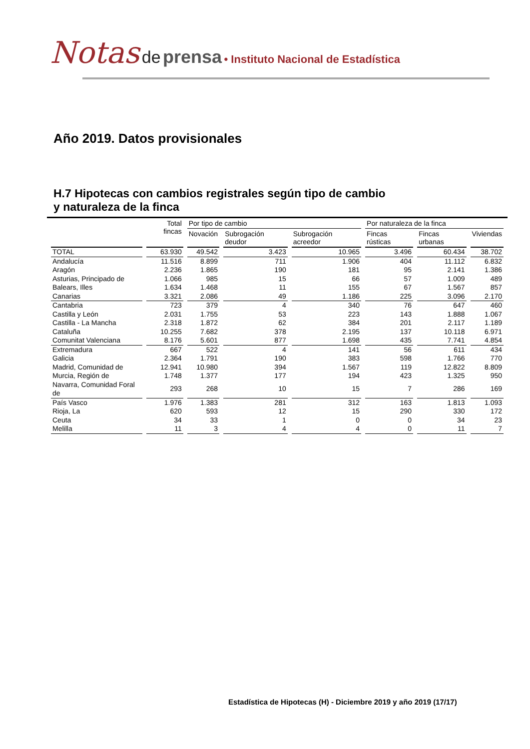Notas de prensa • Instituto Nacional de Estadística
Año 2019. Datos provisionales
H.7 Hipotecas con cambios registrales según tipo de cambio
y naturaleza de la finca
| | Total fincas | Por tipo de cambio | | | Por naturaleza de la finca | | |
| --- | --- | --- | --- | --- | --- | --- | --- |
| | | Novación | Subrogación deudor | Subrogación acreedor | Fincas rústicas | Fincas urbanas | Viviendas |
| TOTAL | 63.930 | 49.542 | 3.423 | 10.965 | 3.496 | 60.434 | 38.702 |
| Andalucía | 11.516 | 8.899 | 711 | 1.906 | 404 | 11.112 | 6.832 |
| Aragón | 2.236 | 1.865 | 190 | 181 | 95 | 2.141 | 1.386 |
| Asturias, Principado de | 1.066 | 985 | 15 | 66 | 57 | 1.009 | 489 |
| Balears, Illes | 1.634 | 1.468 | 11 | 155 | 67 | 1.567 | 857 |
| Canarias | 3.321 | 2.086 | 49 | 1.186 | 225 | 3.096 | 2.170 |
| Cantabria | 723 | 379 | 4 | 340 | 76 | 647 | 460 |
| Castilla y León | 2.031 | 1.755 | 53 | 223 | 143 | 1.888 | 1.067 |
| Castilla - La Mancha | 2.318 | 1.872 | 62 | 384 | 201 | 2.117 | 1.189 |
| Cataluña | 10.255 | 7.682 | 378 | 2.195 | 137 | 10.118 | 6.971 |
| Comunitat Valenciana | 8.176 | 5.601 | 877 | 1.698 | 435 | 7.741 | 4.854 |
| Extremadura | 667 | 522 | 4 | 141 | 56 | 611 | 434 |
| Galicia | 2.364 | 1.791 | 190 | 383 | 598 | 1.766 | 770 |
| Madrid, Comunidad de | 12.941 | 10.980 | 394 | 1.567 | 119 | 12.822 | 8.809 |
| Murcia, Región de | 1.748 | 1.377 | 177 | 194 | 423 | 1.325 | 950 |
| Navarra, Comunidad Foral de | 293 | 268 | 10 | 15 | 7 | 286 | 169 |
| País Vasco | 1.976 | 1.383 | 281 | 312 | 163 | 1.813 | 1.093 |
| Rioja, La | 620 | 593 | 12 | 15 | 290 | 330 | 172 |
| Ceuta | 34 | 33 | 1 | 0 | 0 | 34 | 23 |
| Melilla | 11 | 3 | 4 | 4 | 0 | 11 | 7 |
Estadística de Hipotecas (H) - Diciembre 2019 y año 2019 (17/17)